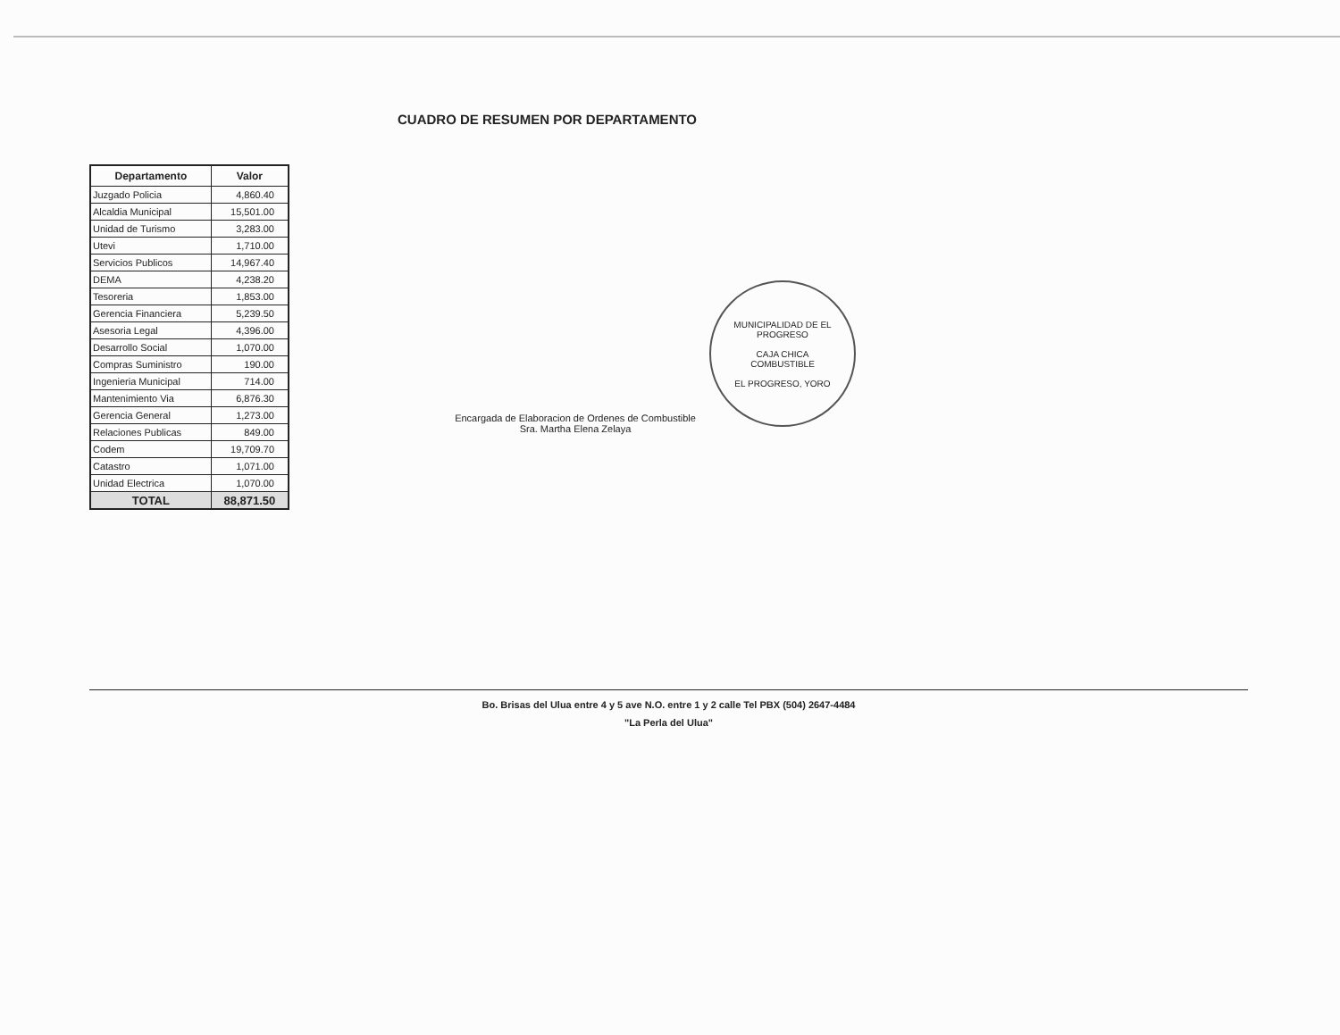CUADRO DE RESUMEN POR DEPARTAMENTO
| Departamento | Valor |
| --- | --- |
| Juzgado Policia | 4,860.40 |
| Alcaldia Municipal | 15,501.00 |
| Unidad de Turismo | 3,283.00 |
| Utevi | 1,710.00 |
| Servicios Publicos | 14,967.40 |
| DEMA | 4,238.20 |
| Tesoreria | 1,853.00 |
| Gerencia Financiera | 5,239.50 |
| Asesoria Legal | 4,396.00 |
| Desarrollo Social | 1,070.00 |
| Compras Suministro | 190.00 |
| Ingenieria Municipal | 714.00 |
| Mantenimiento Via | 6,876.30 |
| Gerencia General | 1,273.00 |
| Relaciones Publicas | 849.00 |
| Codem | 19,709.70 |
| Catastro | 1,071.00 |
| Unidad Electrica | 1,070.00 |
| TOTAL | 88,871.50 |
Encargada de Elaboracion de Ordenes de Combustible
Sra. Martha Elena Zelaya
MUNICIPALIDAD DE EL PROGRESO
CAJA CHICA
COMBUSTIBLE
EL PROGRESO, YORO
Bo. Brisas del Ulua entre 4 y 5 ave N.O. entre 1 y 2 calle Tel PBX (504) 2647-4484
"La Perla del Ulua"